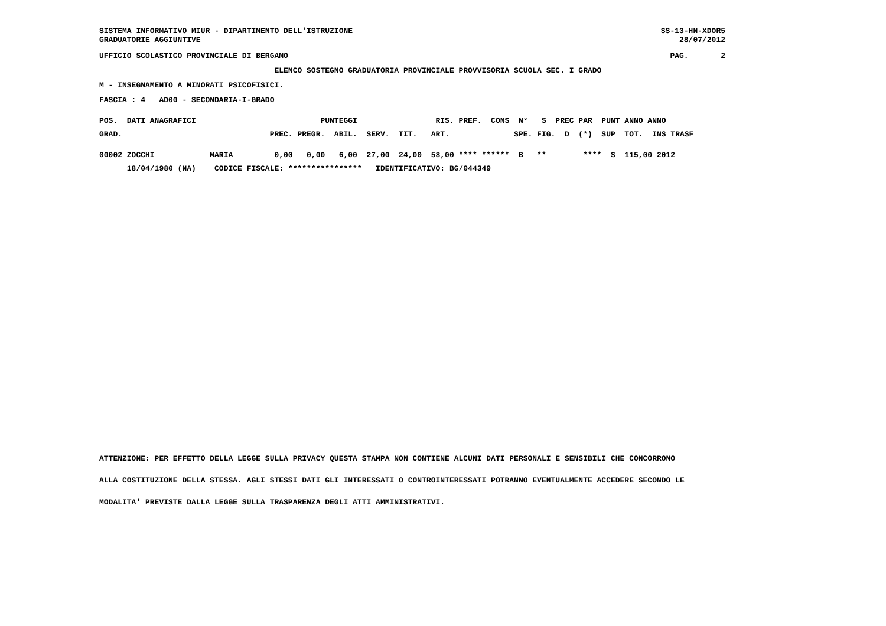SISTEMA INFORMATIVO MIUR - DIPARTIMENTO DELL'ISTRUZIONE
GRADUATORIE AGGIUNTIVE
SS-13-HN-XDOR5
    28/07/2012
UFFICIO SCOLASTICO PROVINCIALE DI BERGAMO
PAG.       2
                                      ELENCO SOSTEGNO GRADUATORIA PROVINCIALE PROVVISORIA SCUOLA SEC. I GRADO
M - INSEGNAMENTO A MINORATI PSICOFISICI.
FASCIA : 4   AD00 - SECONDARIA-I-GRADO
POS.  DATI ANAGRAFICI                           PUNTEGGI                 RIS. PREF.  CONS  N°   S  PREC PAR  PUNT ANNO ANNO
GRAD.                                PREC. PREGR.  ABIL.  SERV.  TIT.   ART.              SPE. FIG.  D  (*)  SUP  TOT.  INS TRASF
00002 ZOCCHI            MARIA         0,00   0,00   6,00  27,00  24,00  58,00 **** ******  B   **        ****  S  115,00 2012
      18/04/1980 (NA)    CODICE FISCALE: ****************   IDENTIFICATIVO: BG/044349
ATTENZIONE: PER EFFETTO DELLA LEGGE SULLA PRIVACY QUESTA STAMPA NON CONTIENE ALCUNI DATI PERSONALI E SENSIBILI CHE CONCORRONO
ALLA COSTITUZIONE DELLA STESSA. AGLI STESSI DATI GLI INTERESSATI O CONTROINTERESSATI POTRANNO EVENTUALMENTE ACCEDERE SECONDO LE
MODALITA' PREVISTE DALLA LEGGE SULLA TRASPARENZA DEGLI ATTI AMMINISTRATIVI.